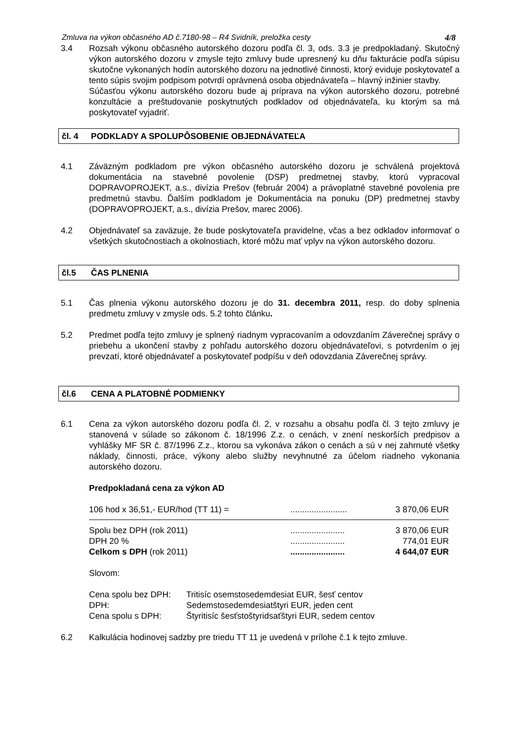Zmluva na výkon občasného AD č.7180-98 – R4 Svidník, preložka cesty 4/8
3.4 Rozsah výkonu občasného autorského dozoru podľa čl. 3, ods. 3.3 je predpokladaný. Skutočný výkon autorského dozoru v zmysle tejto zmluvy bude upresnený ku dňu fakturácie podľa súpisu skutočne vykonaných hodín autorského dozoru na jednotlivé činnosti, ktorý eviduje poskytovateľ a tento súpis svojim podpisom potvrdí oprávnená osoba objednávateľa – hlavný inžinier stavby.
Súčasťou výkonu autorského dozoru bude aj príprava na výkon autorského dozoru, potrebné konzultácie a preštudovanie poskytnutých podkladov od objednávateľa, ku ktorým sa má poskytovateľ vyjadriť.
čl. 4 PODKLADY A SPOLUPÔSOBENIE OBJEDNÁVATEĽA
4.1 Záväzným podkladom pre výkon občasného autorského dozoru je schválená projektová dokumentácia na stavebné povolenie (DSP) predmetnej stavby, ktorú vypracoval DOPRAVOPROJEKT, a.s., divízia Prešov (február 2004) a právoplatné stavebné povolenia pre predmetnú stavbu. Ďalším podkladom je Dokumentácia na ponuku (DP) predmetnej stavby (DOPRAVOPROJEKT, a.s., divízia Prešov, marec 2006).
4.2 Objednávateľ sa zaväzuje, že bude poskytovateľa pravidelne, včas a bez odkladov informovať o všetkých skutočnostiach a okolnostiach, ktoré môžu mať vplyv na výkon autorského dozoru.
čl.5 ČAS PLNENIA
5.1 Čas plnenia výkonu autorského dozoru je do 31. decembra 2011, resp. do doby splnenia predmetu zmluvy v zmysle ods. 5.2 tohto článku.
5.2 Predmet podľa tejto zmluvy je splnený riadnym vypracovaním a odovzdaním Záverečnej správy o priebehu a ukončení stavby z pohľadu autorského dozoru objednávateľovi, s potvrdením o jej prevzatí, ktoré objednávateľ a poskytovateľ podpíšu v deň odovzdania Záverečnej správy.
čl.6 CENA A PLATOBNÉ PODMIENKY
6.1 Cena za výkon autorského dozoru podľa čl. 2, v rozsahu a obsahu podľa čl. 3 tejto zmluvy je stanovená v súlade so zákonom č. 18/1996 Z.z. o cenách, v znení neskorších predpisov a vyhlášky MF SR č. 87/1996 Z.z., ktorou sa vykonáva zákon o cenách a sú v nej zahrnuté všetky náklady, činnosti, práce, výkony alebo služby nevyhnutné za účelom riadneho vykonania autorského dozoru.
Predpokladaná cena za výkon AD
| 106 hod x 36,51,- EUR/hod (TT 11) = | ........................ | 3 870,06 EUR |
| Spolu bez DPH (rok 2011) | ....................... | 3 870,06 EUR |
| DPH 20 % | ....................... | 774,01 EUR |
| Celkom s DPH (rok 2011) | ....................... | 4 644,07 EUR |
Slovom:
| Cena spolu bez DPH: | Tritisíc osemstosedemdesiat EUR, šesť centov |
| DPH: | Sedemstosedemdesiatštyri EUR, jeden cent |
| Cena spolu s DPH: | Štyritisíc šesťstoštyridsaťštyri EUR, sedem centov |
6.2 Kalkulácia hodinovej sadzby pre triedu TT 11 je uvedená v prílohe č.1 k tejto zmluve.